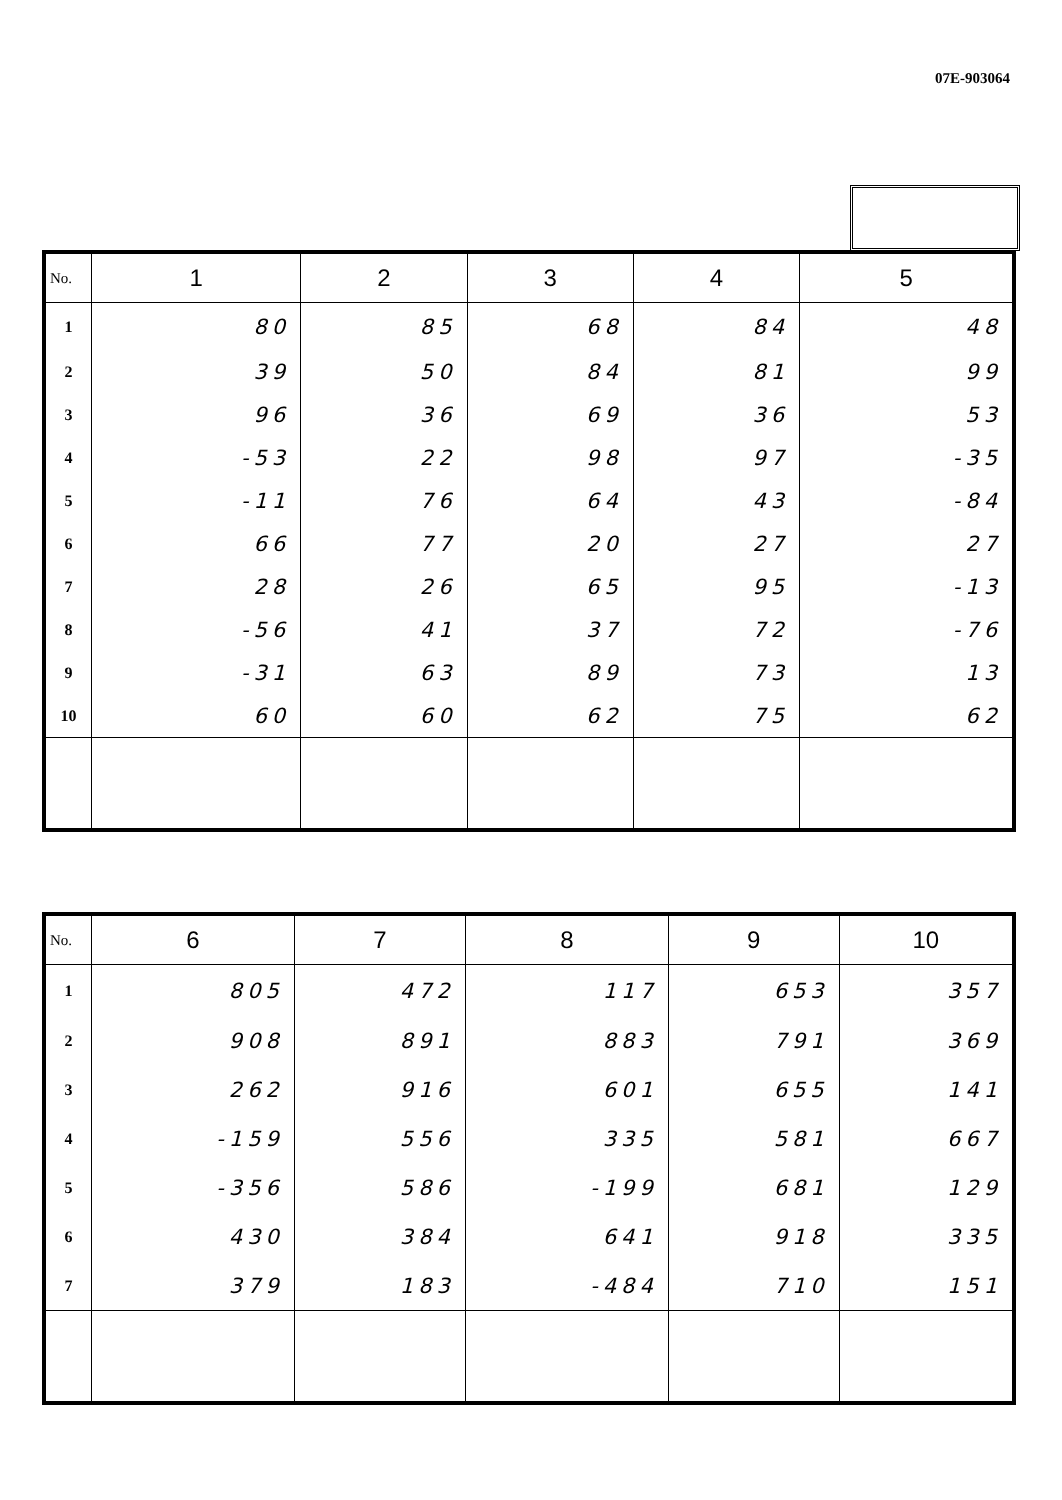07E-903064
| No. | 1 | 2 | 3 | 4 | 5 |
| --- | --- | --- | --- | --- | --- |
| 1 | 80 | 85 | 68 | 84 | 48 |
| 2 | 39 | 50 | 84 | 81 | 99 |
| 3 | 96 | 36 | 69 | 36 | 53 |
| 4 | -53 | 22 | 98 | 97 | -35 |
| 5 | -11 | 76 | 64 | 43 | -84 |
| 6 | 66 | 77 | 20 | 27 | 27 |
| 7 | 28 | 26 | 65 | 95 | -13 |
| 8 | -56 | 41 | 37 | 72 | -76 |
| 9 | -31 | 63 | 89 | 73 | 13 |
| 10 | 60 | 60 | 62 | 75 | 62 |
| No. | 6 | 7 | 8 | 9 | 10 |
| --- | --- | --- | --- | --- | --- |
| 1 | 805 | 472 | 117 | 653 | 357 |
| 2 | 908 | 891 | 883 | 791 | 369 |
| 3 | 262 | 916 | 601 | 655 | 141 |
| 4 | -159 | 556 | 335 | 581 | 667 |
| 5 | -356 | 586 | -199 | 681 | 129 |
| 6 | 430 | 384 | 641 | 918 | 335 |
| 7 | 379 | 183 | -484 | 710 | 151 |